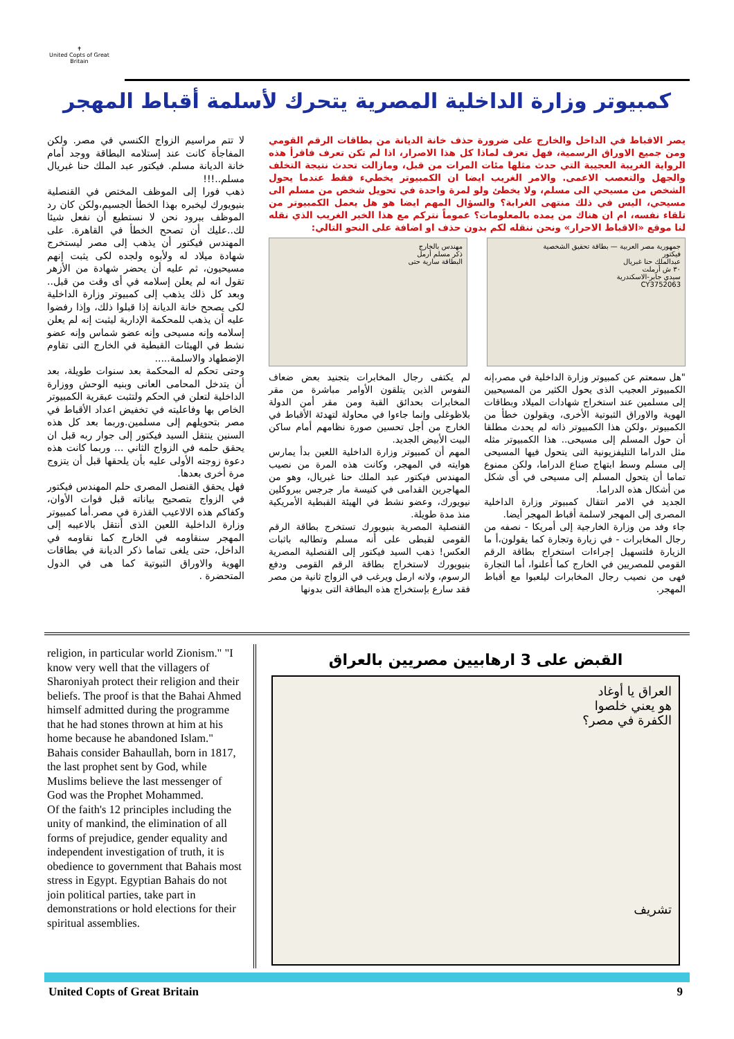✝
United Copts of Great Britain
كمبيوتر وزارة الداخلية المصرية يتحرك لأسلمة أقباط المهجر
لا تتم مراسيم الزواج الكنسي في مصر. ولكن المفاجأة كانت عند إستلامه البطاقة ووجد أمام خانة الديانة مسلم. فيكتور عبد الملك حنا غبريال مسلم..!!!
ذهب فورا إلى الموظف المختص في القنصلية بنيويورك ليخبره بهذا الخطأ الجسيم،ولكن كان رد الموظف ببرود نحن لا نستطيع أن نفعل شيئا لك..عليك أن تصحح الخطأ في القاهرة. على المهندس فيكتور أن يذهب إلى مصر ليستخرج شهادة ميلاد له ولأبوه ولجده لكى يثبت إنهم مسيحيون، ثم عليه أن يحضر شهادة من الأزهر تقول انه لم يعلن إسلامه في أى وقت من قبل.. وبعد كل ذلك يذهب إلى كمبيوتر وزارة الداخلية لكى يصحح خانة الديانة إذا قبلوا ذلك، وإذا رفضوا عليه أن يذهب للمحكمة الإدارية ليثبت إنه لم يعلن إسلامه وإنه مسيحى وإنه عضو شماس وإنه عضو نشط في الهيئات القبطية في الخارج التى تقاوم الإضطهاد والاسلمة.....
وحتى تحكم له المحكمة بعد سنوات طويلة، بعد أن يتدخل المحامى العانى وبنيه الوحش ووزارة الداخلية لتعلن في الحكم ولتثبت عبقرية الكمبيوتر الخاص بها وفاعليته في تخفيض اعداد الأقباط في مصر بتحويلهم إلى مسلمين.وربما بعد كل هذه السنين ينتقل السيد فيكتور إلى جوار ربه قبل ان يحقق حلمه في الزواج الثاني ... وربما كانت هذه دعوة زوجته الأولى عليه بأن يلحقها قبل أن يتزوج مرة أخرى بعدها.
فهل يحقق القنصل المصرى حلم المهندس فيكتور في الزواج بتصحيح بياناته قبل فوات الأوان، وكفاكم هذه الالاعيب القذرة في مصر.أما كمبيوتر وزارة الداخلية اللعين الذى أنتقل بالاعيبه إلى المهجر سنقاومه في الخارج كما نقاومه في الداخل، حتى يلغى تماما ذكر الديانة في بطاقات الهوية والاوراق الثبوتية كما هى في الدول المتحضرة .
يصر الاقباط في الداخل والخارج على ضرورة حذف خانة الديانة من بطاقات الرقم القومي ومن جميع الاوراق الرسمية، فهل تعرف لماذا كل هذا الاصرار، اذا لم تكن تعرف فاقرأ هذه الرواية الغريبة العجيبة التي حدث مثلها مئات المرات من قبل، ومازالت تحدث نتيجة التخلف والجهل والتعصب الاعمى. والامر الغريب ايضا ان الكمبيوتر يخطيء فقط عندما يحول الشخص من مسيحي الى مسلم، ولا يخطئ ولو لمرة واحدة في تحويل شخص من مسلم الى مسيحي، اليس في ذلك منتهى الغرابة؟ والسؤال المهم ايضا هو هل يعمل الكمبيوتر من تلقاء نفسه، ام ان هناك من يمده بالمعلومات؟ عموماً نتركم مع هذا الخبر الغريب الذي نقله لنا موقع «الاقباط الاحرار» ونحن ننقله لكم بدون حذف او اضافة على النحو التالي:
جمهورية مصر العربية — بطاقة تحقيق الشخصية
فيكتور
عبدالملك حنا غبريال
٣٠ ش أرملت
سيدي جابر-الاسكندرية
CY3752063
مهندس بالخارج
ذكر مسلم أرمل
البطاقة سارية حتى
"هل سمعتم عن كمبيوتر وزارة الداخلية في مصر،إنه الكمبيوتر العجيب الذى يحول الكثير من المسيحيين إلى مسلمين عند استخراج شهادات الميلاد وبطاقات الهوية والاوراق الثبوتية الأخرى، ويقولون خطأ من الكمبيوتر ،ولكن هذا الكمبيوتر ذاته لم يحدث مطلقا أن حول المسلم إلى مسيحى.. هذا الكمبيوتر مثله مثل الدراما التليفزيونية التى يتحول فيها المسيحى إلى مسلم وسط ابتهاج صناع الدراما، ولكن ممنوع تماما أن يتحول المسلم إلى مسيحى في أى شكل من أشكال هذه الدراما.
الجديد في الامر انتقال كمبيوتر وزارة الداخلية المصرى إلى المهجر لاسلمة أقباط المهجر أيضا.
جاء وفد من وزارة الخارجية إلى أمريكا - نصفه من رجال المخابرات - في زيارة وتجارة كما يقولون،أ ما الزيارة فلتسهيل إجراءات استخراج بطاقة الرقم القومي للمصريين في الخارج كما أعلنوا، أما التجارة فهى من نصيب رجال المخابرات ليلعبوا مع أقباط المهجر.
لم يكتفى رجال المخابرات بتجنيد بعض ضعاف النفوس الذين يتلقون الأوامر مباشرة من مقر المخابرات بحدائق القبة ومن مقر أمن الدولة بلاظوغلى وإنما جاءوا في محاولة لتهدئة الأقباط في الخارج من أجل تحسين صورة نظامهم أمام ساكن البيت الأبيض الجديد.
المهم أن كمبيوتر وزارة الداخلية اللعين بدأ يمارس هوايته في المهجر، وكانت هذه المرة من نصيب المهندس فيكتور عبد الملك حنا غبريال، وهو من المهاجرين القدامى في كنيسة مار جرجس ببروكلين نيويورك، وعضو نشط في الهيئة القبطية الأمريكية منذ مدة طويلة.
القنصلية المصرية بنيويورك تستخرج بطاقة الرقم القومى لقبطى على أنه مسلم وتطالبه باثبات العكس! ذهب السيد فيكتور إلى القنصلية المصرية بنيويورك لاستخراج بطاقة الرقم القومى ودفع الرسوم، ولانه ارمل ويرغب في الزواج ثانية من مصر فقد سارع بإستخراج هذه البطاقة التى بدونها
religion, in particular world Zionism." "I know very well that the villagers of Sharoniyah protect their religion and their beliefs. The proof is that the Bahai Ahmed himself admitted during the programme that he had stones thrown at him at his home because he abandoned Islam." Bahais consider Bahaullah, born in 1817, the last prophet sent by God, while Muslims believe the last messenger of God was the Prophet Mohammed.
Of the faith's 12 principles including the unity of mankind, the elimination of all forms of prejudice, gender equality and independent investigation of truth, it is obedience to government that Bahais most stress in Egypt. Egyptian Bahais do not join political parties, take part in demonstrations or hold elections for their spiritual assemblies.
القبض على 3 ارهابيين مصريين بالعراق
العراق يا أوغاد
هو يعني خلصوا
الكفرة في مصر؟
تشريف
United Copts of Great Britain 9